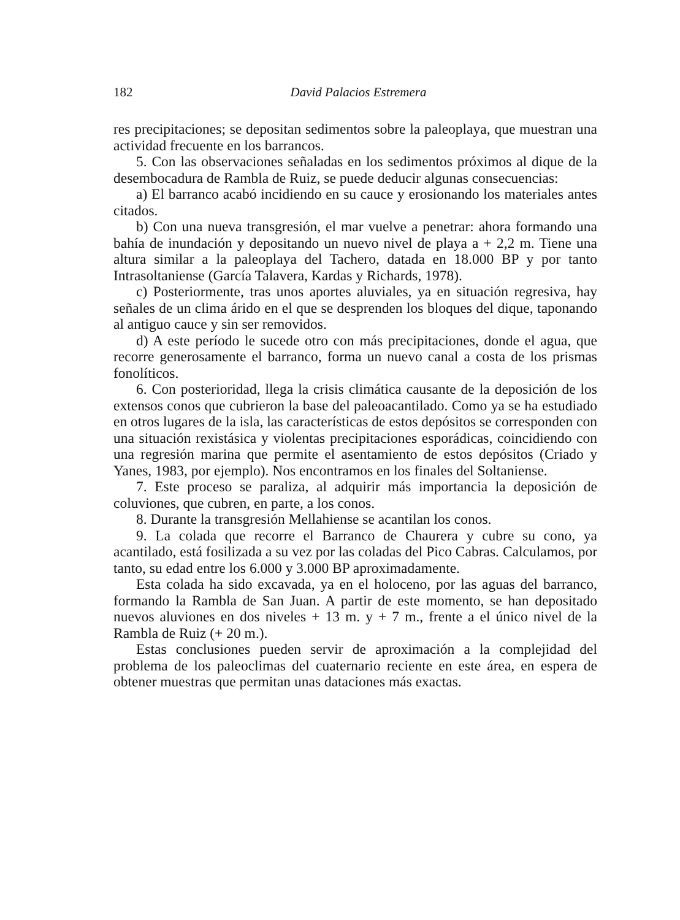182 David Palacios Estremera
res precipitaciones; se depositan sedimentos sobre la paleoplaya, que muestran una actividad frecuente en los barrancos.
5. Con las observaciones señaladas en los sedimentos próximos al dique de la desembocadura de Rambla de Ruiz, se puede deducir algunas consecuencias:
a) El barranco acabó incidiendo en su cauce y erosionando los materiales antes citados.
b) Con una nueva transgresión, el mar vuelve a penetrar: ahora formando una bahía de inundación y depositando un nuevo nivel de playa a + 2,2 m. Tiene una altura similar a la paleoplaya del Tachero, datada en 18.000 BP y por tanto Intrasoltaniense (García Talavera, Kardas y Richards, 1978).
c) Posteriormente, tras unos aportes aluviales, ya en situación regresiva, hay señales de un clima árido en el que se desprenden los bloques del dique, taponando al antiguo cauce y sin ser removidos.
d) A este período le sucede otro con más precipitaciones, donde el agua, que recorre generosamente el barranco, forma un nuevo canal a costa de los prismas fonolíticos.
6. Con posterioridad, llega la crisis climática causante de la deposición de los extensos conos que cubrieron la base del paleoacantilado. Como ya se ha estudiado en otros lugares de la isla, las características de estos depósitos se corresponden con una situación rexistásica y violentas precipitaciones esporádicas, coincidiendo con una regresión marina que permite el asentamiento de estos depósitos (Criado y Yanes, 1983, por ejemplo). Nos encontramos en los finales del Soltaniense.
7. Este proceso se paraliza, al adquirir más importancia la deposición de coluviones, que cubren, en parte, a los conos.
8. Durante la transgresión Mellahiense se acantilan los conos.
9. La colada que recorre el Barranco de Chaurera y cubre su cono, ya acantilado, está fosilizada a su vez por las coladas del Pico Cabras. Calculamos, por tanto, su edad entre los 6.000 y 3.000 BP aproximadamente.
Esta colada ha sido excavada, ya en el holoceno, por las aguas del barranco, formando la Rambla de San Juan. A partir de este momento, se han depositado nuevos aluviones en dos niveles + 13 m. y + 7 m., frente a el único nivel de la Rambla de Ruiz (+ 20 m.).
Estas conclusiones pueden servir de aproximación a la complejidad del problema de los paleoclimas del cuaternario reciente en este área, en espera de obtener muestras que permitan unas dataciones más exactas.